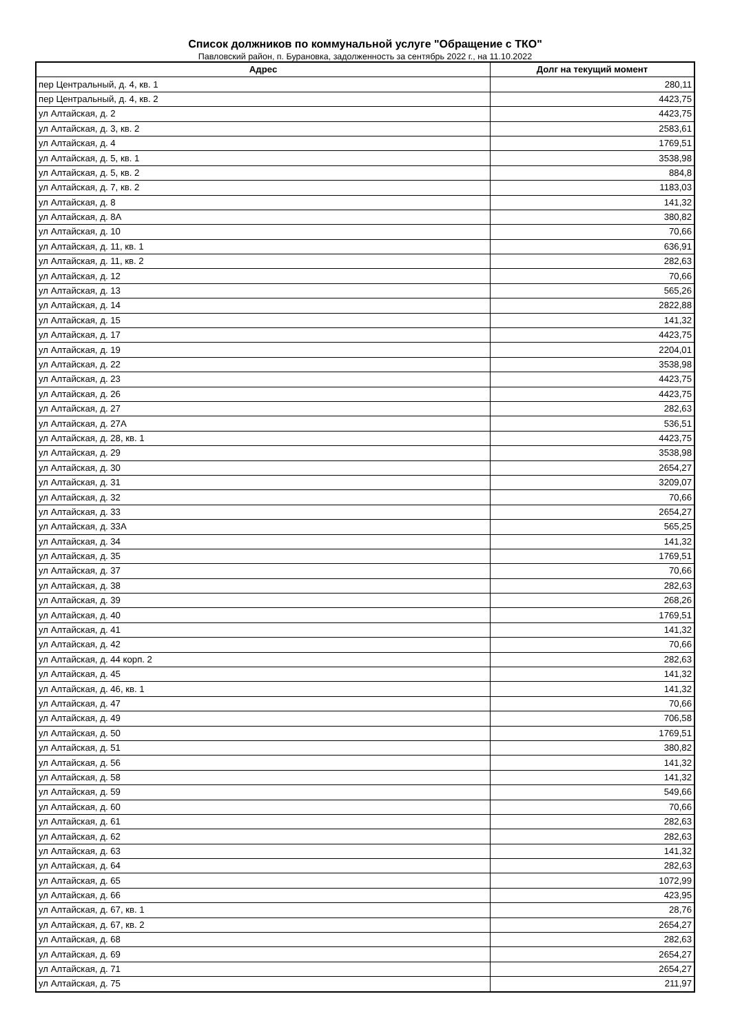Список должников по коммунальной услуге "Обращение с ТКО"
Павловский район, п. Бурановка, задолженность за сентябрь 2022 г., на 11.10.2022
| Адрес | Долг на текущий момент |
| --- | --- |
| пер Центральный, д. 4, кв. 1 | 280,11 |
| пер Центральный, д. 4, кв. 2 | 4423,75 |
| ул Алтайская, д. 2 | 4423,75 |
| ул Алтайская, д. 3, кв. 2 | 2583,61 |
| ул Алтайская, д. 4 | 1769,51 |
| ул Алтайская, д. 5, кв. 1 | 3538,98 |
| ул Алтайская, д. 5, кв. 2 | 884,8 |
| ул Алтайская, д. 7, кв. 2 | 1183,03 |
| ул Алтайская, д. 8 | 141,32 |
| ул Алтайская, д. 8А | 380,82 |
| ул Алтайская, д. 10 | 70,66 |
| ул Алтайская, д. 11, кв. 1 | 636,91 |
| ул Алтайская, д. 11, кв. 2 | 282,63 |
| ул Алтайская, д. 12 | 70,66 |
| ул Алтайская, д. 13 | 565,26 |
| ул Алтайская, д. 14 | 2822,88 |
| ул Алтайская, д. 15 | 141,32 |
| ул Алтайская, д. 17 | 4423,75 |
| ул Алтайская, д. 19 | 2204,01 |
| ул Алтайская, д. 22 | 3538,98 |
| ул Алтайская, д. 23 | 4423,75 |
| ул Алтайская, д. 26 | 4423,75 |
| ул Алтайская, д. 27 | 282,63 |
| ул Алтайская, д. 27А | 536,51 |
| ул Алтайская, д. 28, кв. 1 | 4423,75 |
| ул Алтайская, д. 29 | 3538,98 |
| ул Алтайская, д. 30 | 2654,27 |
| ул Алтайская, д. 31 | 3209,07 |
| ул Алтайская, д. 32 | 70,66 |
| ул Алтайская, д. 33 | 2654,27 |
| ул Алтайская, д. 33А | 565,25 |
| ул Алтайская, д. 34 | 141,32 |
| ул Алтайская, д. 35 | 1769,51 |
| ул Алтайская, д. 37 | 70,66 |
| ул Алтайская, д. 38 | 282,63 |
| ул Алтайская, д. 39 | 268,26 |
| ул Алтайская, д. 40 | 1769,51 |
| ул Алтайская, д. 41 | 141,32 |
| ул Алтайская, д. 42 | 70,66 |
| ул Алтайская, д. 44 корп. 2 | 282,63 |
| ул Алтайская, д. 45 | 141,32 |
| ул Алтайская, д. 46, кв. 1 | 141,32 |
| ул Алтайская, д. 47 | 70,66 |
| ул Алтайская, д. 49 | 706,58 |
| ул Алтайская, д. 50 | 1769,51 |
| ул Алтайская, д. 51 | 380,82 |
| ул Алтайская, д. 56 | 141,32 |
| ул Алтайская, д. 58 | 141,32 |
| ул Алтайская, д. 59 | 549,66 |
| ул Алтайская, д. 60 | 70,66 |
| ул Алтайская, д. 61 | 282,63 |
| ул Алтайская, д. 62 | 282,63 |
| ул Алтайская, д. 63 | 141,32 |
| ул Алтайская, д. 64 | 282,63 |
| ул Алтайская, д. 65 | 1072,99 |
| ул Алтайская, д. 66 | 423,95 |
| ул Алтайская, д. 67, кв. 1 | 28,76 |
| ул Алтайская, д. 67, кв. 2 | 2654,27 |
| ул Алтайская, д. 68 | 282,63 |
| ул Алтайская, д. 69 | 2654,27 |
| ул Алтайская, д. 71 | 2654,27 |
| ул Алтайская, д. 75 | 211,97 |